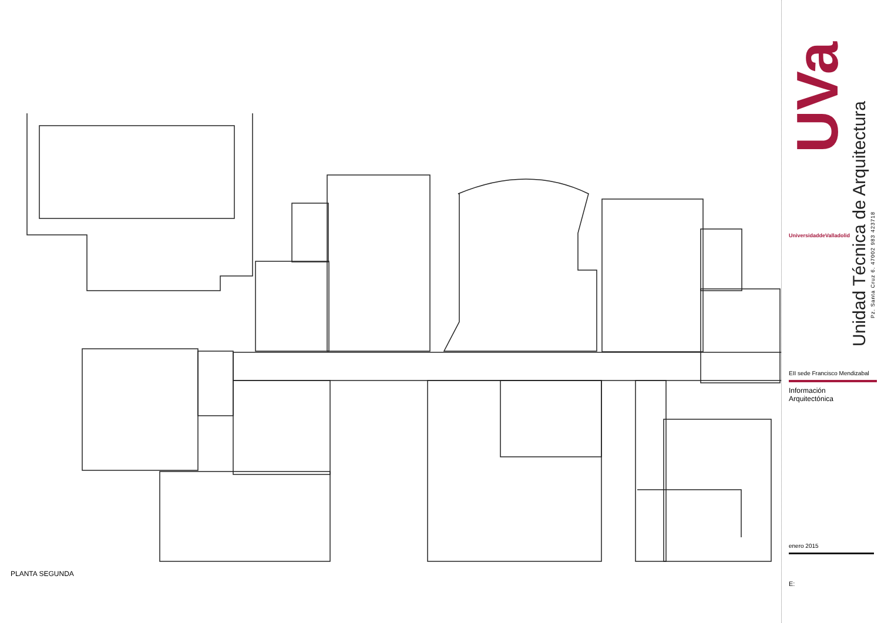PLANTA SEGUNDA
UVa
Unidad Técnica de Arquitectura
Pz. Santa Cruz 6. 47002 983 423718
UniversidaddeValladolid
EII sede Francisco Mendizabal
Información
Arquitectónica
enero 2015
E: